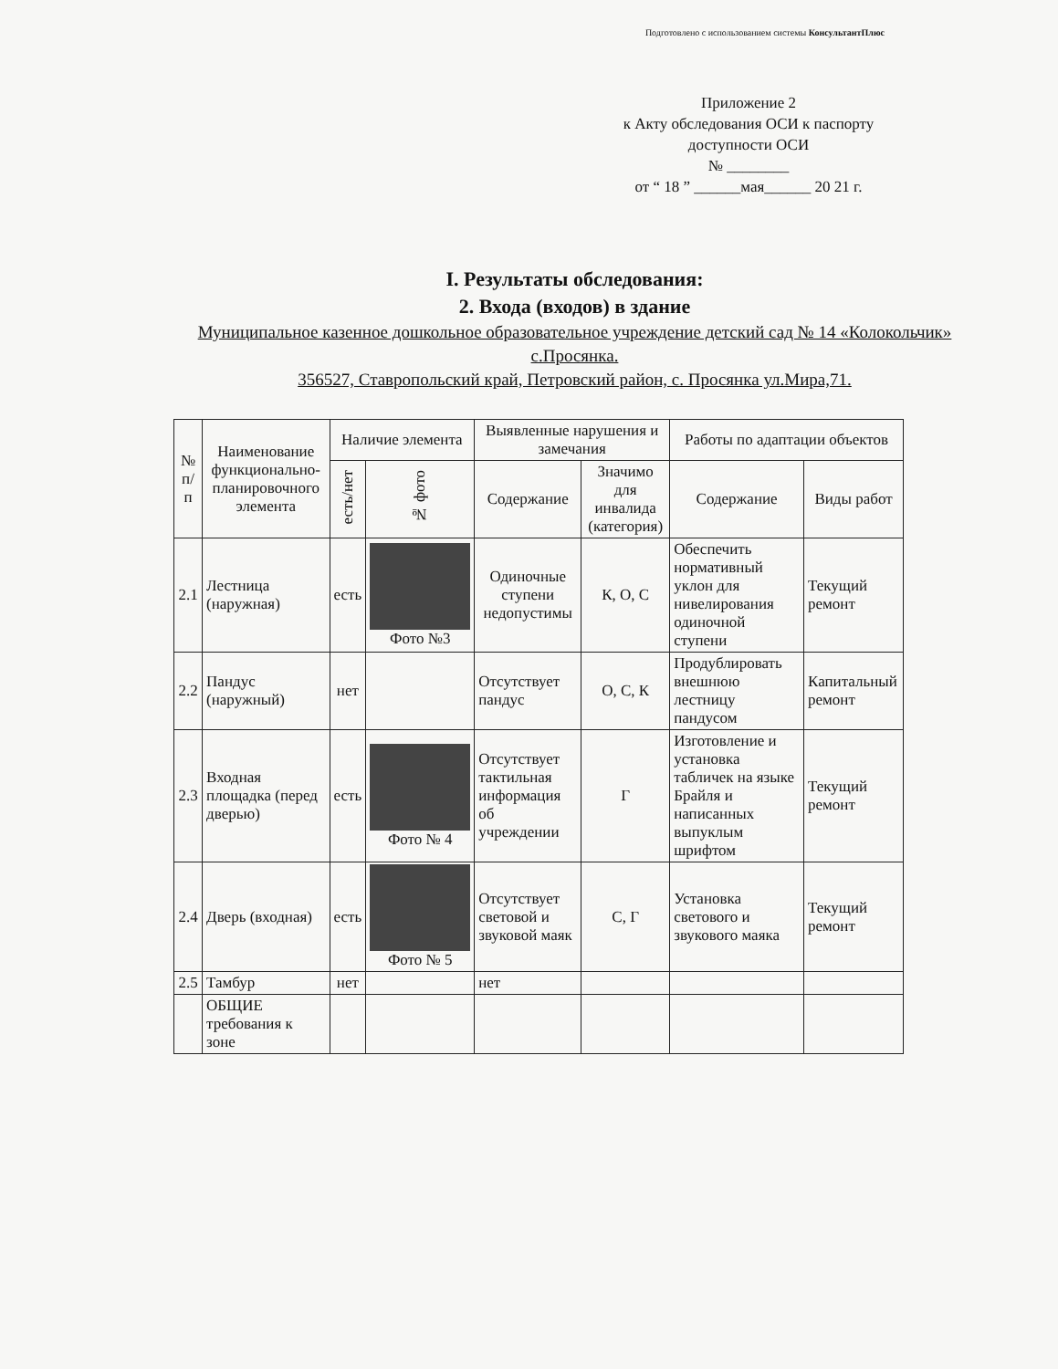Подготовлено с использованием системы КонсультантПлюс
Приложение 2
к Акту обследования ОСИ к паспорту доступности ОСИ
№ ________
от “ 18 ” ______мая______ 20 21 г.
I. Результаты обследования:
2. Входа (входов) в здание
Муниципальное казенное дошкольное образовательное учреждение детский сад № 14 «Колокольчик» с.Просянка.
356527, Ставропольский край, Петровский район, с. Просянка ул.Мира,71.
| № п/п | Наименование функционально-планировочного элемента | Наличие элемента | | Выявленные нарушения и замечания | | Работы по адаптации объектов | |
| --- | --- | --- | --- | --- | --- | --- | --- |
| | | есть/нет | № фото | Содержание | Значимо для инвалида (категория) | Содержание | Виды работ |
| 2.1 | Лестница (наружная) | есть | Фото №3 | Одиночные ступени недопустимы | К, О, С | Обеспечить нормативный уклон для нивелирования одиночной ступени | Текущий ремонт |
| 2.2 | Пандус (наружный) | нет | | Отсутствует пандус | О, С, К | Продублировать внешнюю лестницу пандусом | Капитальный ремонт |
| 2.3 | Входная площадка (перед дверью) | есть | Фото № 4 | Отсутствует тактильная информация об учреждении | Г | Изготовление и установка табличек на языке Брайля и написанных выпуклым шрифтом | Текущий ремонт |
| 2.4 | Дверь (входная) | есть | Фото № 5 | Отсутствует световой и звуковой маяк | С, Г | Установка светового и звукового маяка | Текущий ремонт |
| 2.5 | Тамбур | нет | | нет | | | |
| | ОБЩИЕ требования к зоне | | | | | | |